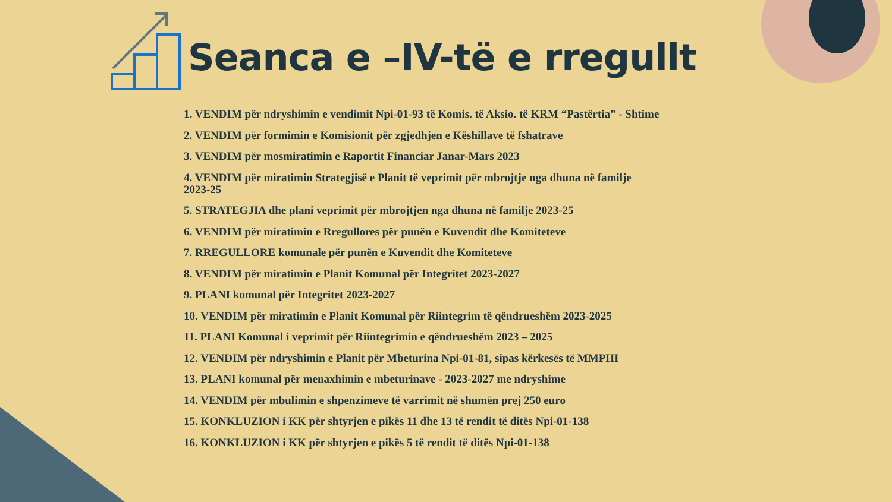Seanca e –IV-të e rregullt
1. VENDIM për ndryshimin e vendimit Npi-01-93 të Komis. të Aksio. të KRM “Pastërtia” - Shtime
2. VENDIM për formimin e Komisionit për zgjedhjen e Këshillave të fshatrave
3. VENDIM për mosmiratimin e Raportit Financiar Janar-Mars 2023
4. VENDIM për miratimin Strategjisë e Planit të veprimit për mbrojtje nga dhuna në familje 2023-25
5. STRATEGJIA dhe plani veprimit për mbrojtjen nga dhuna në familje 2023-25
6. VENDIM për miratimin e Rregullores për punën e Kuvendit dhe Komiteteve
7. RREGULLORE komunale për punën e Kuvendit dhe Komiteteve
8. VENDIM për miratimin e Planit Komunal për Integritet 2023-2027
9. PLANI komunal për Integritet 2023-2027
10. VENDIM për miratimin e Planit Komunal për Riintegrim të qëndrueshëm 2023-2025
11. PLANI Komunal i veprimit për Riintegrimin e qëndrueshëm 2023 – 2025
12. VENDIM për ndryshimin e Planit për Mbeturina Npi-01-81, sipas kërkesës të MMPHI
13. PLANI komunal për menaxhimin e mbeturinave - 2023-2027 me ndryshime
14. VENDIM për mbulimin e shpenzimeve të varrimit në shumën prej 250 euro
15. KONKLUZION i KK për shtyrjen e pikës 11 dhe 13 të rendit të ditës Npi-01-138
16. KONKLUZION i KK për shtyrjen e pikës 5 të rendit të ditës Npi-01-138